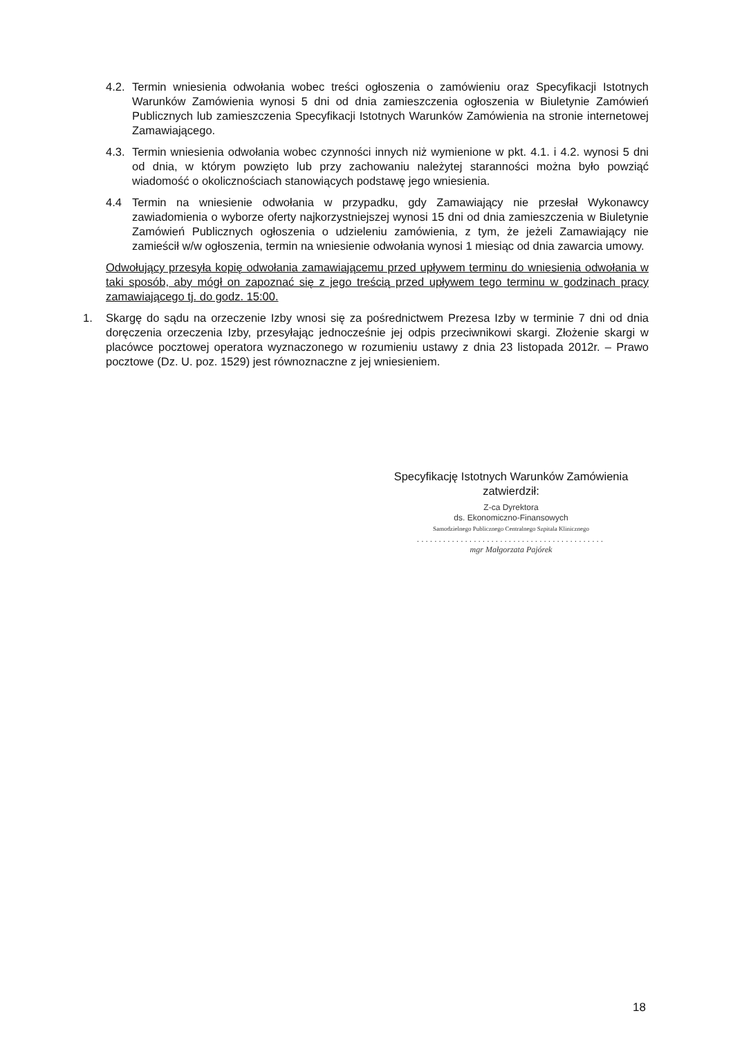4.2. Termin wniesienia odwołania wobec treści ogłoszenia o zamówieniu oraz Specyfikacji Istotnych Warunków Zamówienia wynosi 5 dni od dnia zamieszczenia ogłoszenia w Biuletynie Zamówień Publicznych lub zamieszczenia Specyfikacji Istotnych Warunków Zamówienia na stronie internetowej Zamawiającego.
4.3. Termin wniesienia odwołania wobec czynności innych niż wymienione w pkt. 4.1. i 4.2. wynosi 5 dni od dnia, w którym powzięto lub przy zachowaniu należytej staranności można było powziąć wiadomość o okolicznościach stanowiących podstawę jego wniesienia.
4.4 Termin na wniesienie odwołania w przypadku, gdy Zamawiający nie przesłał Wykonawcy zawiadomienia o wyborze oferty najkorzystniejszej wynosi 15 dni od dnia zamieszczenia w Biuletynie Zamówień Publicznych ogłoszenia o udzieleniu zamówienia, z tym, że jeżeli Zamawiający nie zamieścił w/w ogłoszenia, termin na wniesienie odwołania wynosi 1 miesiąc od dnia zawarcia umowy.
Odwołujący przesyła kopię odwołania zamawiającemu przed upływem terminu do wniesienia odwołania w taki sposób, aby mógł on zapoznać się z jego treścią przed upływem tego terminu w godzinach pracy zamawiającego tj. do godz. 15:00.
1. Skargę do sądu na orzeczenie Izby wnosi się za pośrednictwem Prezesa Izby w terminie 7 dni od dnia doręczenia orzeczenia Izby, przesyłając jednocześnie jej odpis przeciwnikowi skargi. Złożenie skargi w placówce pocztowej operatora wyznaczonego w rozumieniu ustawy z dnia 23 listopada 2012r. – Prawo pocztowe (Dz. U. poz. 1529) jest równoznaczne z jej wniesieniem.
Specyfikację Istotnych Warunków Zamówienia
zatwierdził:
Z-ca Dyrektora
ds. Ekonomiczno-Finansowych
Samodzielnego Publicznego Centralnego Szpitala Klinicznego
...........................................
mgr Małgorzata Pajórek
18